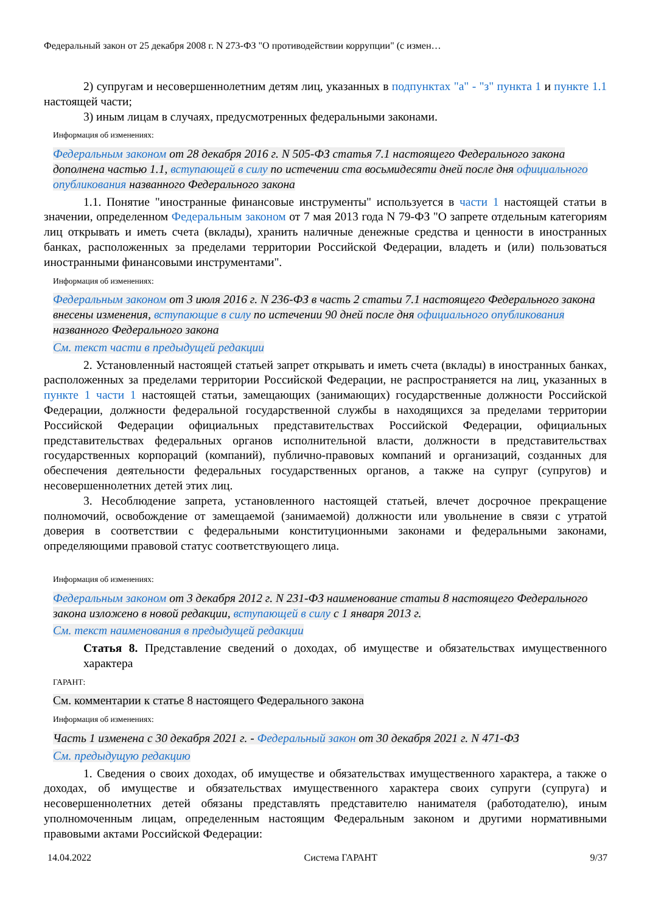Федеральный закон от 25 декабря 2008 г. N 273-ФЗ "О противодействии коррупции" (с измен…
2) супругам и несовершеннолетним детям лиц, указанных в подпунктах "а" - "з" пункта 1 и пункте 1.1 настоящей части;
3) иным лицам в случаях, предусмотренных федеральными законами.
Информация об изменениях:
Федеральным законом от 28 декабря 2016 г. N 505-ФЗ статья 7.1 настоящего Федерального закона дополнена частью 1.1, вступающей в силу по истечении ста восьмидесяти дней после дня официального опубликования названного Федерального закона
1.1. Понятие "иностранные финансовые инструменты" используется в части 1 настоящей статьи в значении, определенном Федеральным законом от 7 мая 2013 года N 79-ФЗ "О запрете отдельным категориям лиц открывать и иметь счета (вклады), хранить наличные денежные средства и ценности в иностранных банках, расположенных за пределами территории Российской Федерации, владеть и (или) пользоваться иностранными финансовыми инструментами".
Информация об изменениях:
Федеральным законом от 3 июля 2016 г. N 236-ФЗ в часть 2 статьи 7.1 настоящего Федерального закона внесены изменения, вступающие в силу по истечении 90 дней после дня официального опубликования названного Федерального закона
См. текст части в предыдущей редакции
2. Установленный настоящей статьей запрет открывать и иметь счета (вклады) в иностранных банках, расположенных за пределами территории Российской Федерации, не распространяется на лиц, указанных в пункте 1 части 1 настоящей статьи, замещающих (занимающих) государственные должности Российской Федерации, должности федеральной государственной службы в находящихся за пределами территории Российской Федерации официальных представительствах Российской Федерации, официальных представительствах федеральных органов исполнительной власти, должности в представительствах государственных корпораций (компаний), публично-правовых компаний и организаций, созданных для обеспечения деятельности федеральных государственных органов, а также на супруг (супругов) и несовершеннолетних детей этих лиц.
3. Несоблюдение запрета, установленного настоящей статьей, влечет досрочное прекращение полномочий, освобождение от замещаемой (занимаемой) должности или увольнение в связи с утратой доверия в соответствии с федеральными конституционными законами и федеральными законами, определяющими правовой статус соответствующего лица.
Информация об изменениях:
Федеральным законом от 3 декабря 2012 г. N 231-ФЗ наименование статьи 8 настоящего Федерального закона изложено в новой редакции, вступающей в силу с 1 января 2013 г.
См. текст наименования в предыдущей редакции
Статья 8. Представление сведений о доходах, об имуществе и обязательствах имущественного характера
ГАРАНТ:
См. комментарии к статье 8 настоящего Федерального закона
Информация об изменениях:
Часть 1 изменена с 30 декабря 2021 г. - Федеральный закон от 30 декабря 2021 г. N 471-ФЗ
См. предыдущую редакцию
1. Сведения о своих доходах, об имуществе и обязательствах имущественного характера, а также о доходах, об имуществе и обязательствах имущественного характера своих супруги (супруга) и несовершеннолетних детей обязаны представлять представителю нанимателя (работодателю), иным уполномоченным лицам, определенным настоящим Федеральным законом и другими нормативными правовыми актами Российской Федерации:
14.04.2022 Система ГАРАНТ 9/37